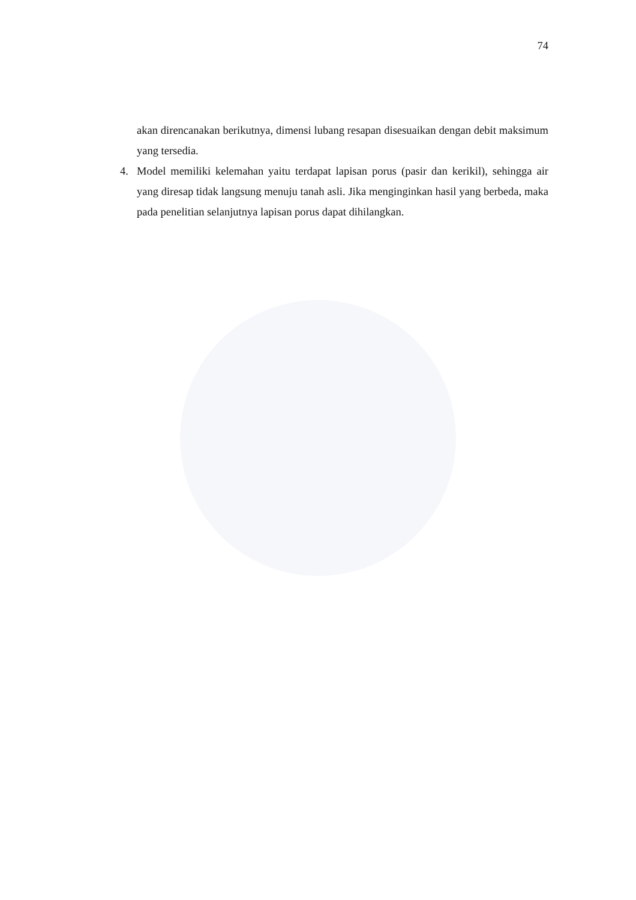74
akan direncanakan berikutnya, dimensi lubang resapan disesuaikan dengan debit maksimum yang tersedia.
4. Model memiliki kelemahan yaitu terdapat lapisan porus (pasir dan kerikil), sehingga air yang diresap tidak langsung menuju tanah asli. Jika menginginkan hasil yang berbeda, maka pada penelitian selanjutnya lapisan porus dapat dihilangkan.